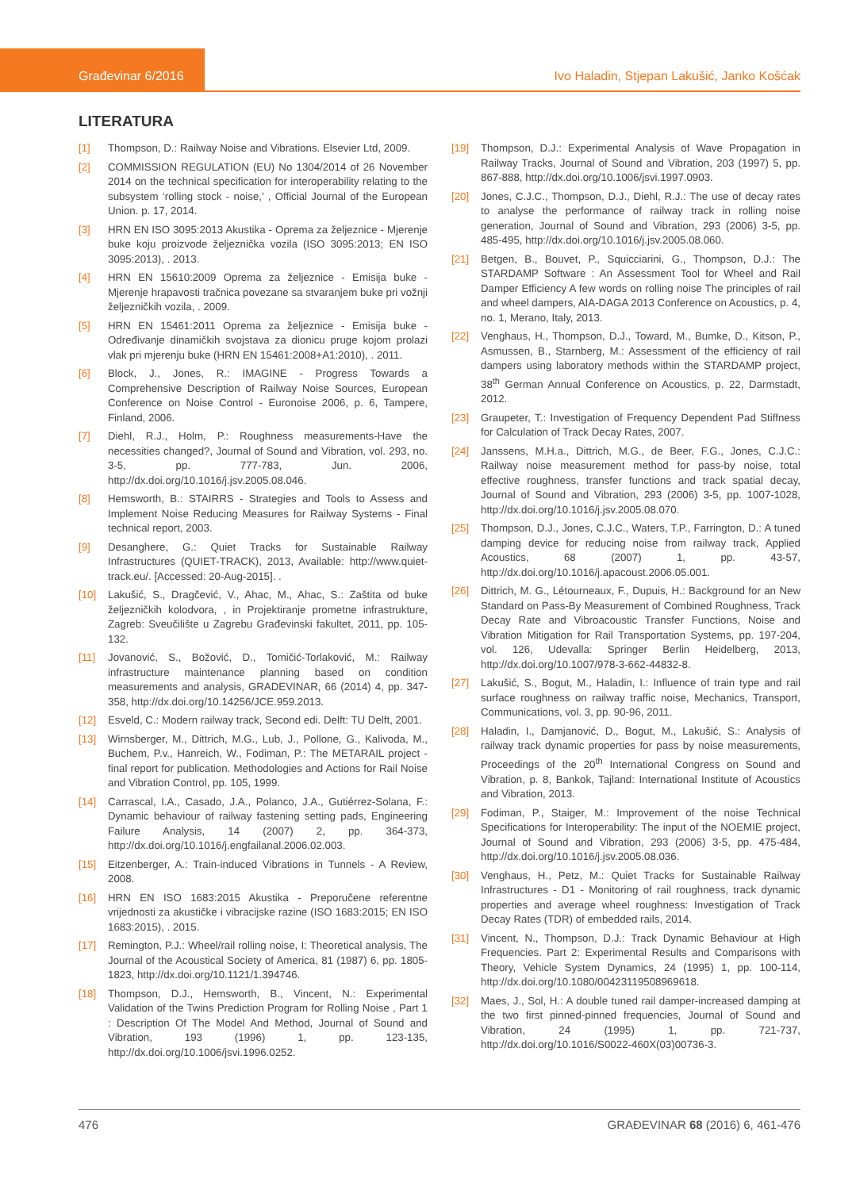Građevinar 6/2016
Ivo Haladin, Stjepan Lakušić, Janko Košćak
LITERATURA
[1] Thompson, D.: Railway Noise and Vibrations. Elsevier Ltd, 2009.
[2] COMMISSION REGULATION (EU) No 1304/2014 of 26 November 2014 on the technical specification for interoperability relating to the subsystem ‘rolling stock - noise,’ , Official Journal of the European Union. p. 17, 2014.
[3] HRN EN ISO 3095:2013 Akustika - Oprema za željeznice - Mjerenje buke koju proizvode željeznička vozila (ISO 3095:2013; EN ISO 3095:2013), . 2013.
[4] HRN EN 15610:2009 Oprema za željeznice - Emisija buke - Mjerenje hrapavosti tračnica povezane sa stvaranjem buke pri vožnji željezničkih vozila, . 2009.
[5] HRN EN 15461:2011 Oprema za željeznice - Emisija buke - Određivanje dinamičkih svojstava za dionicu pruge kojom prolazi vlak pri mjerenju buke (HRN EN 15461:2008+A1:2010), . 2011.
[6] Block, J., Jones, R.: IMAGINE - Progress Towards a Comprehensive Description of Railway Noise Sources, European Conference on Noise Control - Euronoise 2006, p. 6, Tampere, Finland, 2006.
[7] Diehl, R.J., Holm, P.: Roughness measurements-Have the necessities changed?, Journal of Sound and Vibration, vol. 293, no. 3-5, pp. 777-783, Jun. 2006, http://dx.doi.org/10.1016/j.jsv.2005.08.046.
[8] Hemsworth, B.: STAIRRS - Strategies and Tools to Assess and Implement Noise Reducing Measures for Railway Systems - Final technical report, 2003.
[9] Desanghere, G.: Quiet Tracks for Sustainable Railway Infrastructures (QUIET-TRACK), 2013, Available: http://www.quiet-track.eu/. [Accessed: 20-Aug-2015]. .
[10] Lakušić, S., Dragčević, V., Ahac, M., Ahac, S.: Zaštita od buke željezničkih kolodvora, , in Projektiranje prometne infrastrukture, Zagreb: Sveučilište u Zagrebu Građevinski fakultet, 2011, pp. 105-132.
[11] Jovanović, S., Božović, D., Tomičić-Torlaković, M.: Railway infrastructure maintenance planning based on condition measurements and analysis, GRADEVINAR, 66 (2014) 4, pp. 347-358, http://dx.doi.org/10.14256/JCE.959.2013.
[12] Esveld, C.: Modern railway track, Second edi. Delft: TU Delft, 2001.
[13] Wirnsberger, M., Dittrich, M.G., Lub, J., Pollone, G., Kalivoda, M., Buchem, P.v., Hanreich, W., Fodiman, P.: The METARAIL project - final report for publication. Methodologies and Actions for Rail Noise and Vibration Control, pp. 105, 1999.
[14] Carrascal, I.A., Casado, J.A., Polanco, J.A., Gutiérrez-Solana, F.: Dynamic behaviour of railway fastening setting pads, Engineering Failure Analysis, 14 (2007) 2, pp. 364-373, http://dx.doi.org/10.1016/j.engfailanal.2006.02.003.
[15] Eitzenberger, A.: Train-induced Vibrations in Tunnels - A Review, 2008.
[16] HRN EN ISO 1683:2015 Akustika - Preporučene referentne vrijednosti za akustičke i vibracijske razine (ISO 1683:2015; EN ISO 1683:2015), . 2015.
[17] Remington, P.J.: Wheel/rail rolling noise, I: Theoretical analysis, The Journal of the Acoustical Society of America, 81 (1987) 6, pp. 1805-1823, http://dx.doi.org/10.1121/1.394746.
[18] Thompson, D.J., Hemsworth, B., Vincent, N.: Experimental Validation of the Twins Prediction Program for Rolling Noise , Part 1 : Description Of The Model And Method, Journal of Sound and Vibration, 193 (1996) 1, pp. 123-135, http://dx.doi.org/10.1006/jsvi.1996.0252.
[19] Thompson, D.J.: Experimental Analysis of Wave Propagation in Railway Tracks, Journal of Sound and Vibration, 203 (1997) 5, pp. 867-888, http://dx.doi.org/10.1006/jsvi.1997.0903.
[20] Jones, C.J.C., Thompson, D.J., Diehl, R.J.: The use of decay rates to analyse the performance of railway track in rolling noise generation, Journal of Sound and Vibration, 293 (2006) 3-5, pp. 485-495, http://dx.doi.org/10.1016/j.jsv.2005.08.060.
[21] Betgen, B., Bouvet, P., Squicciarini, G., Thompson, D.J.: The STARDAMP Software : An Assessment Tool for Wheel and Rail Damper Efficiency A few words on rolling noise The principles of rail and wheel dampers, AIA-DAGA 2013 Conference on Acoustics, p. 4, no. 1, Merano, Italy, 2013.
[22] Venghaus, H., Thompson, D.J., Toward, M., Bumke, D., Kitson, P., Asmussen, B., Starnberg, M.: Assessment of the efficiency of rail dampers using laboratory methods within the STARDAMP project, 38<sup>th</sup> German Annual Conference on Acoustics, p. 22, Darmstadt, 2012.
[23] Graupeter, T.: Investigation of Frequency Dependent Pad Stiffness for Calculation of Track Decay Rates, 2007.
[24] Janssens, M.H.a., Dittrich, M.G., de Beer, F.G., Jones, C.J.C.: Railway noise measurement method for pass-by noise, total effective roughness, transfer functions and track spatial decay, Journal of Sound and Vibration, 293 (2006) 3-5, pp. 1007-1028, http://dx.doi.org/10.1016/j.jsv.2005.08.070.
[25] Thompson, D.J., Jones, C.J.C., Waters, T.P., Farrington, D.: A tuned damping device for reducing noise from railway track, Applied Acoustics, 68 (2007) 1, pp. 43-57, http://dx.doi.org/10.1016/j.apacoust.2006.05.001.
[26] Dittrich, M. G., Létourneaux, F., Dupuis, H.: Background for an New Standard on Pass-By Measurement of Combined Roughness, Track Decay Rate and Vibroacoustic Transfer Functions, Noise and Vibration Mitigation for Rail Transportation Systems, pp. 197-204, vol. 126, Udevalla: Springer Berlin Heidelberg, 2013, http://dx.doi.org/10.1007/978-3-662-44832-8.
[27] Lakušić, S., Bogut, M., Haladin, I.: Influence of train type and rail surface roughness on railway traffic noise, Mechanics, Transport, Communications, vol. 3, pp. 90-96, 2011.
[28] Haladin, I., Damjanović, D., Bogut, M., Lakušić, S.: Analysis of railway track dynamic properties for pass by noise measurements, Proceedings of the 20<sup>th</sup> International Congress on Sound and Vibration, p. 8, Bankok, Tajland: International Institute of Acoustics and Vibration, 2013.
[29] Fodiman, P., Staiger, M.: Improvement of the noise Technical Specifications for Interoperability: The input of the NOEMIE project, Journal of Sound and Vibration, 293 (2006) 3-5, pp. 475-484, http://dx.doi.org/10.1016/j.jsv.2005.08.036.
[30] Venghaus, H., Petz, M.: Quiet Tracks for Sustainable Railway Infrastructures - D1 - Monitoring of rail roughness, track dynamic properties and average wheel roughness: Investigation of Track Decay Rates (TDR) of embedded rails, 2014.
[31] Vincent, N., Thompson, D.J.: Track Dynamic Behaviour at High Frequencies. Part 2: Experimental Results and Comparisons with Theory, Vehicle System Dynamics, 24 (1995) 1, pp. 100-114, http://dx.doi.org/10.1080/00423119508969618.
[32] Maes, J., Sol, H.: A double tuned rail damper-increased damping at the two first pinned-pinned frequencies, Journal of Sound and Vibration, 24 (1995) 1, pp. 721-737, http://dx.doi.org/10.1016/S0022-460X(03)00736-3.
476 GRAĐEVINAR 68 (2016) 6, 461-476